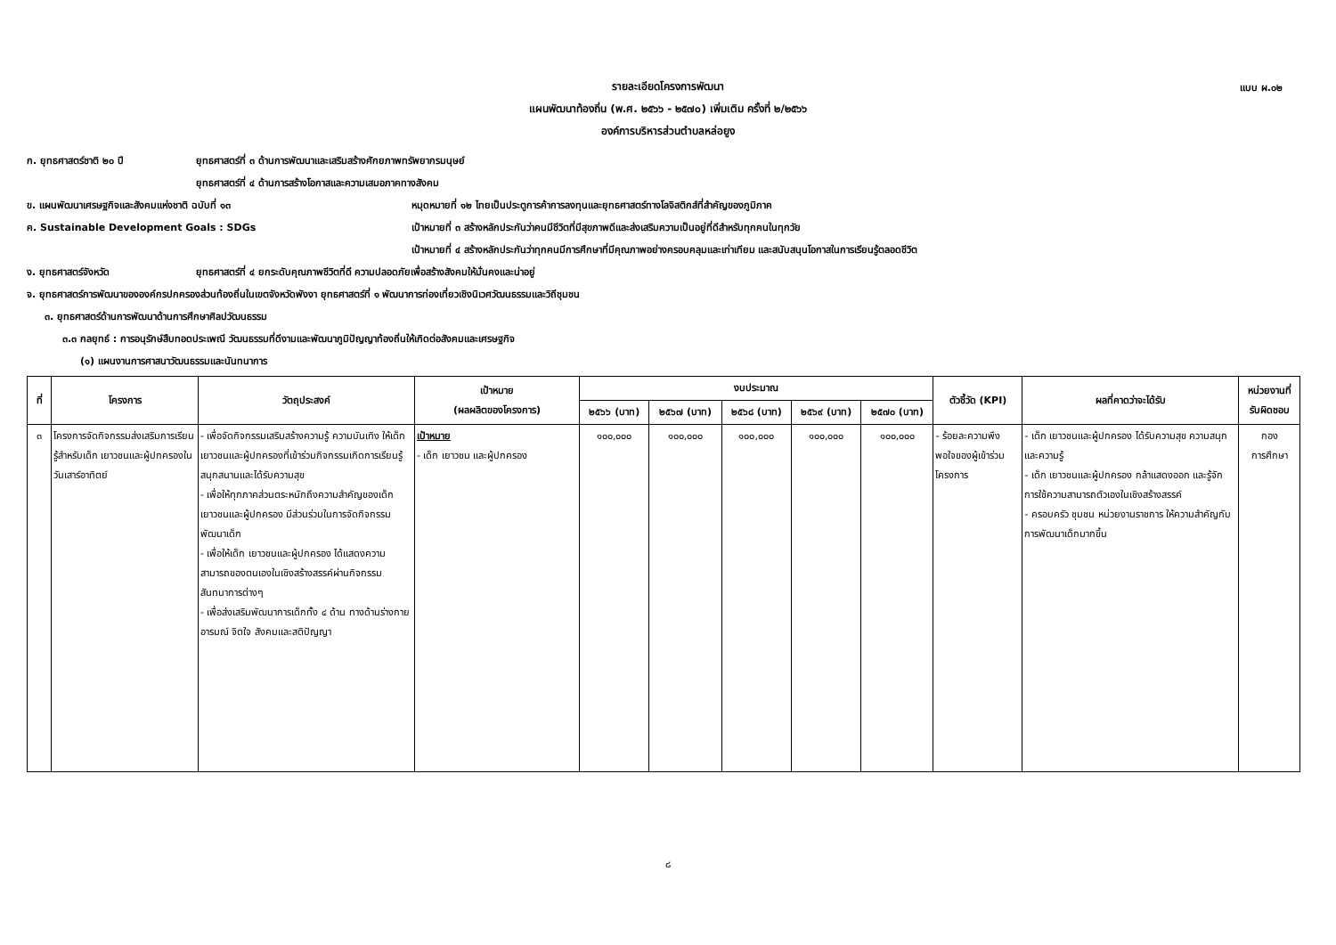แบบ ผ.๐๒
รายละเอียดโครงการพัฒนา
แผนพัฒนาท้องถิ่น (พ.ศ. ๒๕๖๖ - ๒๕๗๐) เพิ่มเติม ครั้งที่ ๒/๒๕๖๖
องค์การบริหารส่วนตำบลหล่อยูง
ก. ยุทธศาสตร์ชาติ ๒๐ ปี ยุทธศาสตร์ที่ ๓ ด้านการพัฒนาและเสริมสร้างศักยภาพทรัพยากรมนุษย์
ยุทธศาสตร์ที่ ๔ ด้านการสร้างโอกาสและความเสมอภาคทางสังคม
ข. แผนพัฒนาเศรษฐกิจและสังคมแห่งชาติ ฉบับที่ ๑๓ หมุดหมายที่ ๑๒ ไทยเป็นประตูการค้าการลงทุนและยุทธศาสตร์ทางโลจิสติกส์ที่สำคัญของภูมิภาค
ค. Sustainable Development Goals : SDGs เป้าหมายที่ ๓ สร้างหลักประกันว่าคนมีชีวิตที่มีสุขภาพดีและส่งเสริมความเป็นอยู่ที่ดีสำหรับทุกคนในทุกวัย
เป้าหมายที่ ๔ สร้างหลักประกันว่าทุกคนมีการศึกษาที่มีคุณภาพอย่างครอบคลุมและเท่าเทียม และสนับสนุนโอกาสในการเรียนรู้ตลอดชีวิต
ง. ยุทธศาสตร์จังหวัด ยุทธศาสตร์ที่ ๔ ยกระดับคุณภาพชีวิตที่ดี ความปลอดภัยเพื่อสร้างสังคมให้มั่นคงและน่าอยู่
จ. ยุทธศาสตร์การพัฒนาขององค์กรปกครองส่วนท้องถิ่นในเขตจังหวัดพังงา ยุทธศาสตร์ที่ ๑ พัฒนาการท่องเที่ยวเชิงนิเวศวัฒนธรรมและวิถีชุมชน
๓. ยุทธศาสตร์ด้านการพัฒนาด้านการศึกษาศิลปวัฒนธรรม
๓.๓ กลยุทธ์ : การอนุรักษ์สืบทอดประเพณี วัฒนธรรมที่ดีงามและพัฒนาภูมิปัญญาท้องถิ่นให้เกิดต่อสังคมและเศรษฐกิจ
(๑) แผนงานการศาสนาวัฒนธรรมและนันทนาการ
| ที่ | โครงการ | วัตถุประสงค์ | เป้าหมาย (ผลผลิตของโครงการ) | งบประมาณ | | | | | ตัวชี้วัด (KPI) | ผลที่คาดว่าจะได้รับ | หน่วยงานที่ รับผิดชอบ |
| --- | --- | --- | --- | --- | --- | --- | --- | --- | --- | --- | --- |
| | | | | ๒๕๖๖ (บาท) | ๒๕๖๗ (บาท) | ๒๕๖๘ (บาท) | ๒๕๖๙ (บาท) | ๒๕๗๐ (บาท) | | | |
| ๓ | โครงการจัดกิจกรรมส่งเสริมการเรียนรู้สำหรับเด็ก เยาวชนและผู้ปกครองในวันเสาร์อาทิตย์ | - เพื่อจัดกิจกรรมเสริมสร้างความรู้ ความบันเทิง ให้เด็ก เยาวชนและผู้ปกครองที่เข้าร่วมกิจกรรมเกิดการเรียนรู้ สนุกสนานและได้รับความสุข - เพื่อให้ทุกภาคส่วนตระหนักถึงความสำคัญของเด็ก เยาวชนและผู้ปกครอง มีส่วนร่วมในการจัดกิจกรรมพัฒนาเด็ก - เพื่อให้เด็ก เยาวชนและผู้ปกครอง ได้แสดงความสามารถของตนเองในเชิงสร้างสรรค์ผ่านกิจกรรมสันทนาการต่างๆ - เพื่อส่งเสริมพัฒนาการเด็กทั้ง ๔ ด้าน ทางด้านร่างกาย อารมณ์ จิตใจ สังคมและสติปัญญา | เป้าหมาย - เด็ก เยาวชน และผู้ปกครอง | ๑๐๐,๐๐๐ | ๑๐๐,๐๐๐ | ๑๐๐,๐๐๐ | ๑๐๐,๐๐๐ | ๑๐๐,๐๐๐ | - ร้อยละความพึงพอใจของผู้เข้าร่วมโครงการ | - เด็ก เยาวชนและผู้ปกครอง ได้รับความสุข ความสนุกและความรู้ - เด็ก เยาวชนและผู้ปกครอง กล้าแสดงออก และรู้จักการใช้ความสามารถตัวเองในเชิงสร้างสรรค์ - ครอบครัว ชุมชน หน่วยงานราชการ ให้ความสำคัญกับการพัฒนาเด็กมากขึ้น | กอง การศึกษา |
๘